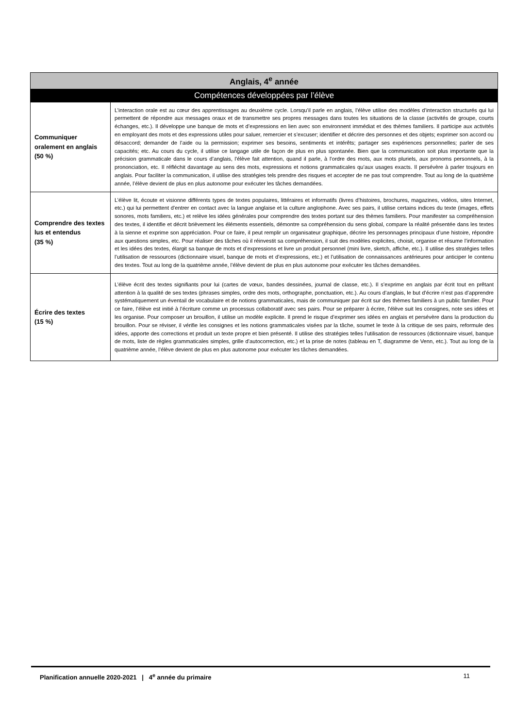| Anglais, 4<sup>e</sup> année | |
| --- | --- |
| Compétences développées par l’élève | |
| Communiquer oralement en anglais (50 %) | L’interaction orale est au cœur des apprentissages au deuxième cycle. Lorsqu’il parle en anglais, l’élève utilise des modèles d’interaction structurés qui lui permettent de répondre aux messages oraux et de transmettre ses propres messages dans toutes les situations de la classe (activités de groupe, courts échanges, etc.). Il développe une banque de mots et d’expressions en lien avec son environnent immédiat et des thèmes familiers. Il participe aux activités en employant des mots et des expressions utiles pour saluer, remercier et s’excuser; identifier et décrire des personnes et des objets; exprimer son accord ou désaccord; demander de l’aide ou la permission; exprimer ses besoins, sentiments et intérêts; partager ses expériences personnelles; parler de ses capacités; etc. Au cours du cycle, il utilise ce langage utile de façon de plus en plus spontanée. Bien que la communication soit plus importante que la précision grammaticale dans le cours d’anglais, l’élève fait attention, quand il parle, à l’ordre des mots, aux mots pluriels, aux pronoms personnels, à la prononciation, etc. Il réfléchit davantage au sens des mots, expressions et notions grammaticales qu’aux usages exacts. Il persévère à parler toujours en anglais. Pour faciliter la communication, il utilise des stratégies tels prendre des risques et accepter de ne pas tout comprendre. Tout au long de la quatrième année, l’élève devient de plus en plus autonome pour exécuter les tâches demandées. |
| Comprendre des textes lus et entendus (35 %) | L’élève lit, écoute et visionne différents types de textes populaires, littéraires et informatifs (livres d’histoires, brochures, magazines, vidéos, sites Internet, etc.) qui lui permettent d’entrer en contact avec la langue anglaise et la culture anglophone. Avec ses pairs, il utilise certains indices du texte (images, effets sonores, mots familiers, etc.) et relève les idées générales pour comprendre des textes portant sur des thèmes familiers. Pour manifester sa compréhension des textes, il identifie et décrit brièvement les éléments essentiels, démontre sa compréhension du sens global, compare la réalité présentée dans les textes à la sienne et exprime son appréciation. Pour ce faire, il peut remplir un organisateur graphique, décrire les personnages principaux d’une histoire, répondre aux questions simples, etc. Pour réaliser des tâches où il réinvestit sa compréhension, il suit des modèles explicites, choisit, organise et résume l’information et les idées des textes, élargit sa banque de mots et d’expressions et livre un produit personnel (mini livre, sketch, affiche, etc.). Il utilise des stratégies telles l’utilisation de ressources (dictionnaire visuel, banque de mots et d’expressions, etc.) et l’utilisation de connaissances antérieures pour anticiper le contenu des textes. Tout au long de la quatrième année, l’élève devient de plus en plus autonome pour exécuter les tâches demandées. |
| Écrire des textes (15 %) | L’élève écrit des textes signifiants pour lui (cartes de vœux, bandes dessinées, journal de classe, etc.). Il s’exprime en anglais par écrit tout en prêtant attention à la qualité de ses textes (phrases simples, ordre des mots, orthographe, ponctuation, etc.). Au cours d’anglais, le but d’écrire n’est pas d’apprendre systématiquement un éventail de vocabulaire et de notions grammaticales, mais de communiquer par écrit sur des thèmes familiers à un public familier. Pour ce faire, l’élève est initié à l’écriture comme un processus collaboratif avec ses pairs. Pour se préparer à écrire, l’élève suit les consignes, note ses idées et les organise. Pour composer un brouillon, il utilise un modèle explicite. Il prend le risque d’exprimer ses idées en anglais et persévère dans la production du brouillon. Pour se réviser, il vérifie les consignes et les notions grammaticales visées par la tâche, soumet le texte à la critique de ses pairs, reformule des idées, apporte des corrections et produit un texte propre et bien présenté. Il utilise des stratégies telles l’utilisation de ressources (dictionnaire visuel, banque de mots, liste de règles grammaticales simples, grille d’autocorrection, etc.) et la prise de notes (tableau en T, diagramme de Venn, etc.). Tout au long de la quatrième année, l’élève devient de plus en plus autonome pour exécuter les tâches demandées. |
Planification annuelle 2020-2021 | 4<sup>e</sup> année du primaire 11